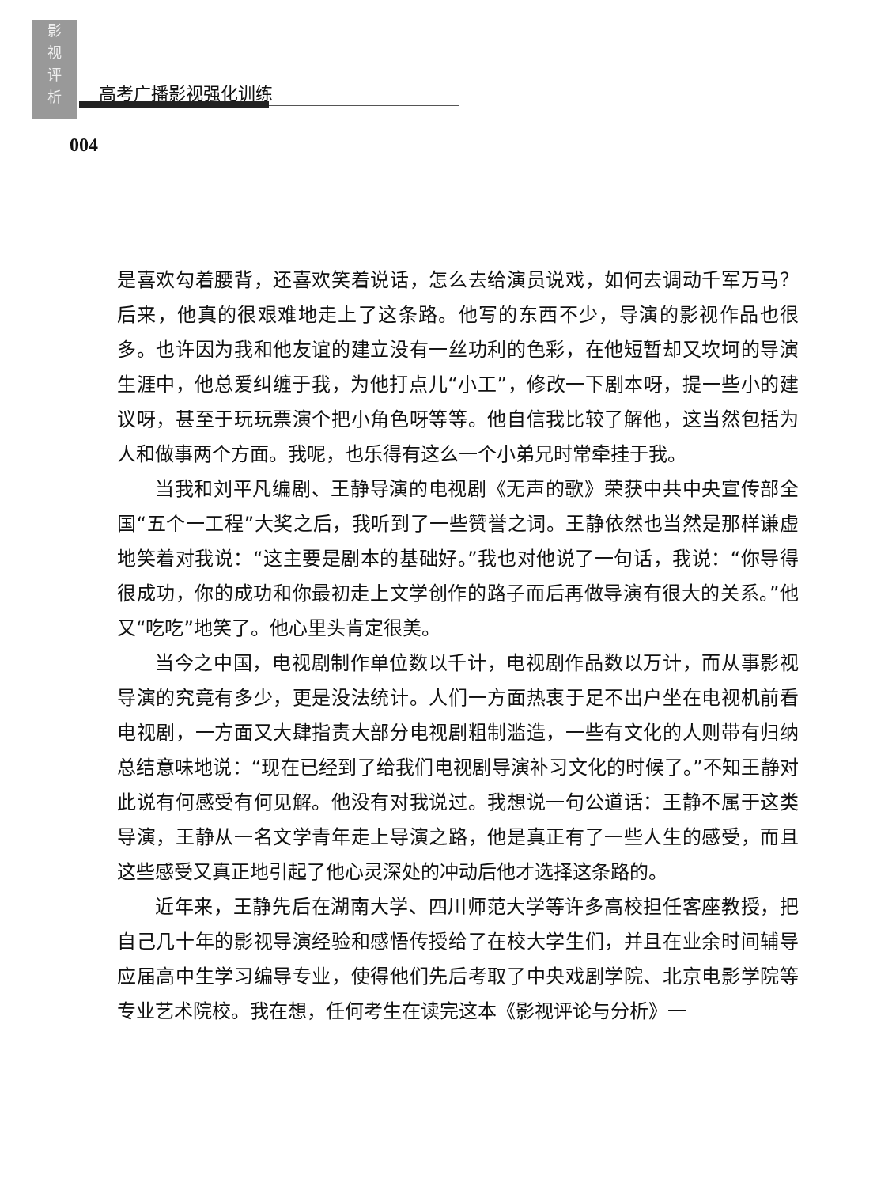影视评析
高考广播影视强化训练
004
是喜欢勾着腰背，还喜欢笑着说话，怎么去给演员说戏，如何去调动千军万马？后来，他真的很艰难地走上了这条路。他写的东西不少，导演的影视作品也很多。也许因为我和他友谊的建立没有一丝功利的色彩，在他短暂却又坎坷的导演生涯中，他总爱纠缠于我，为他打点儿“小工”，修改一下剧本呀，提一些小的建议呀，甚至于玩玩票演个把小角色呀等等。他自信我比较了解他，这当然包括为人和做事两个方面。我呢，也乐得有这么一个小弟兄时常牵挂于我。
当我和刘平凡编剧、王静导演的电视剧《无声的歌》荣获中共中央宣传部全国“五个一工程”大奖之后，我听到了一些赞誉之词。王静依然也当然是那样谦虚地笑着对我说：“这主要是剧本的基础好。”我也对他说了一句话，我说：“你导得很成功，你的成功和你最初走上文学创作的路子而后再做导演有很大的关系。”他又“吃吃”地笑了。他心里头肯定很美。
当今之中国，电视剧制作单位数以千计，电视剧作品数以万计，而从事影视导演的究竟有多少，更是没法统计。人们一方面热衷于足不出户坐在电视机前看电视剧，一方面又大肆指责大部分电视剧粗制滥造，一些有文化的人则带有归纳总结意味地说：“现在已经到了给我们电视剧导演补习文化的时候了。”不知王静对此说有何感受有何见解。他没有对我说过。我想说一句公道话：王静不属于这类导演，王静从一名文学青年走上导演之路，他是真正有了一些人生的感受，而且这些感受又真正地引起了他心灵深处的冲动后他才选择这条路的。
近年来，王静先后在湖南大学、四川师范大学等许多高校担任客座教授，把自己几十年的影视导演经验和感悟传授给了在校大学生们，并且在业余时间辅导应届高中生学习编导专业，使得他们先后考取了中央戏剧学院、北京电影学院等专业艺术院校。我在想，任何考生在读完这本《影视评论与分析》一